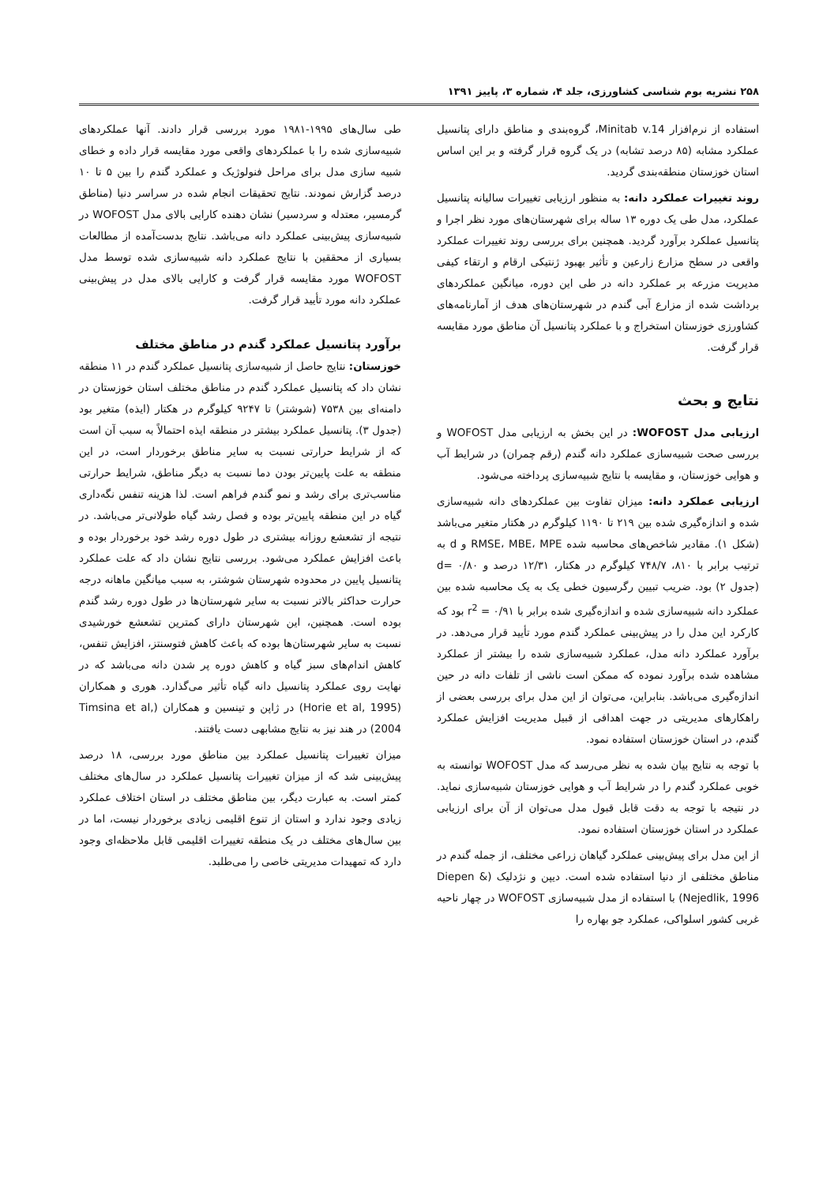۲۵۸ نشریه بوم شناسی کشاورزی، جلد ۴، شماره ۳، پاییز ۱۳۹۱
استفاده از نرم‌افزار Minitab v.14، گروه‌بندی و مناطق دارای پتانسیل عملکرد مشابه (۸۵ درصد تشابه) در یک گروه قرار گرفته و بر این اساس استان خوزستان منطقه‌بندی گردید.
روند تغییرات عملکرد دانه: به منظور ارزیابی تغییرات سالیانه پتانسیل عملکرد، مدل طی یک دوره ۱۳ ساله برای شهرستان‌های مورد نظر اجرا و پتانسیل عملکرد برآورد گردید. همچنین برای بررسی روند تغییرات عملکرد واقعی در سطح مزارع زارعین و تأثیر بهبود ژنتیکی ارقام و ارتقاء کیفی مدیریت مزرعه بر عملکرد دانه در طی این دوره، میانگین عملکردهای برداشت شده از مزارع آبی گندم در شهرستان‌های هدف از آمارنامه‌های کشاورزی خوزستان استخراج و با عملکرد پتانسیل آن مناطق مورد مقایسه قرار گرفت.
نتایج و بحث
ارزیابی مدل WOFOST: در این بخش به ارزیابی مدل WOFOST و بررسی صحت شبیه‌سازی عملکرد دانه گندم (رقم چمران) در شرایط آب و هوایی خوزستان، و مقایسه با نتایج شبیه‌سازی پرداخته می‌شود.
ارزیابی عملکرد دانه: میزان تفاوت بین عملکردهای دانه شبیه‌سازی شده و اندازه‌گیری شده بین ۲۱۹ تا ۱۱۹۰ کیلوگرم در هکتار متغیر می‌باشد (شکل ۱). مقادیر شاخص‌های محاسبه شده RMSE، MBE، MPE و d به ترتیب برابر با ۸۱۰، ۷۴۸/۷ کیلوگرم در هکتار، ۱۲/۳۱ درصد و d= ۰/۸۰ (جدول ۲) بود. ضریب تبیین رگرسیون خطی یک به یک محاسبه شده بین عملکرد دانه شبیه‌سازی شده و اندازه‌گیری شده برابر با r<sup>2</sup> = ۰/۹۱ بود که کارکرد این مدل را در پیش‌بینی عملکرد گندم مورد تأیید قرار می‌دهد. در برآورد عملکرد دانه مدل، عملکرد شبیه‌سازی شده را بیشتر از عملکرد مشاهده شده برآورد نموده که ممکن است ناشی از تلفات دانه در حین اندازه‌گیری می‌باشد. بنابراین، می‌توان از این مدل برای بررسی بعضی از راهکارهای مدیریتی در جهت اهدافی از قبیل مدیریت افزایش عملکرد گندم، در استان خوزستان استفاده نمود.
با توجه به نتایج بیان شده به نظر می‌رسد که مدل WOFOST توانسته به خوبی عملکرد گندم را در شرایط آب و هوایی خوزستان شبیه‌سازی نماید. در نتیجه با توجه به دقت قابل قبول مدل می‌توان از آن برای ارزیابی عملکرد در استان خوزستان استفاده نمود.
از این مدل برای پیش‌بینی عملکرد گیاهان زراعی مختلف، از جمله گندم در مناطق مختلفی از دنیا استفاده شده است. دیپن و نژدلیک (Diepen & Nejedlik, 1996) با استفاده از مدل شبیه‌سازی WOFOST در چهار ناحیه غربی کشور اسلواکی، عملکرد جو بهاره را
طی سال‌های ۱۹۹۵-۱۹۸۱ مورد بررسی قرار دادند. آنها عملکردهای شبیه‌سازی شده را با عملکردهای واقعی مورد مقایسه قرار داده و خطای شبیه سازی مدل برای مراحل فنولوژیک و عملکرد گندم را بین ۵ تا ۱۰ درصد گزارش نمودند. نتایج تحقیقات انجام شده در سراسر دنیا (مناطق گرمسیر، معتدله و سردسیر) نشان دهنده کارایی بالای مدل WOFOST در شبیه‌سازی پیش‌بینی عملکرد دانه می‌باشد. نتایج بدست‌آمده از مطالعات بسیاری از محققین با نتایج عملکرد دانه شبیه‌سازی شده توسط مدل WOFOST مورد مقایسه قرار گرفت و کارایی بالای مدل در پیش‌بینی عملکرد دانه مورد تأیید قرار گرفت.
برآورد پتانسیل عملکرد گندم در مناطق مختلف
خوزستان: نتایج حاصل از شبیه‌سازی پتانسیل عملکرد گندم در ۱۱ منطقه نشان داد که پتانسیل عملکرد گندم در مناطق مختلف استان خوزستان در دامنه‌ای بین ۷۵۳۸ (شوشتر) تا ۹۲۴۷ کیلوگرم در هکتار (ایذه) متغیر بود (جدول ۳). پتانسیل عملکرد بیشتر در منطقه ایذه احتمالاً به سبب آن است که از شرایط حرارتی نسبت به سایر مناطق برخوردار است، در این منطقه به علت پایین‌تر بودن دما نسبت به دیگر مناطق، شرایط حرارتی مناسب‌تری برای رشد و نمو گندم فراهم است. لذا هزینه تنفس نگه‌داری گیاه در این منطقه پایین‌تر بوده و فصل رشد گیاه طولانی‌تر می‌باشد. در نتیجه از تشعشع روزانه بیشتری در طول دوره رشد خود برخوردار بوده و باعث افزایش عملکرد می‌شود. بررسی نتایج نشان داد که علت عملکرد پتانسیل پایین در محدوده شهرستان شوشتر، به سبب میانگین ماهانه درجه حرارت حداکثر بالاتر نسبت به سایر شهرستان‌ها در طول دوره رشد گندم بوده است. همچنین، این شهرستان دارای کمترین تشعشع خورشیدی نسبت به سایر شهرستان‌ها بوده که باعث کاهش فتوسنتز، افزایش تنفس، کاهش اندام‌های سبز گیاه و کاهش دوره پر شدن دانه می‌باشد که در نهایت روی عملکرد پتانسیل دانه گیاه تأثیر می‌گذارد. هوری و همکاران (Horie et al, 1995) در ژاپن و تینسین و همکاران (Timsina et al, 2004) در هند نیز به نتایج مشابهی دست یافتند.
میزان تغییرات پتانسیل عملکرد بین مناطق مورد بررسی، ۱۸ درصد پیش‌بینی شد که از میزان تغییرات پتانسیل عملکرد در سال‌های مختلف کمتر است. به عبارت دیگر، بین مناطق مختلف در استان اختلاف عملکرد زیادی وجود ندارد و استان از تنوع اقلیمی زیادی برخوردار نیست، اما در بین سال‌های مختلف در یک منطقه تغییرات اقلیمی قابل ملاحظه‌ای وجود دارد که تمهیدات مدیریتی خاصی را می‌طلبد.